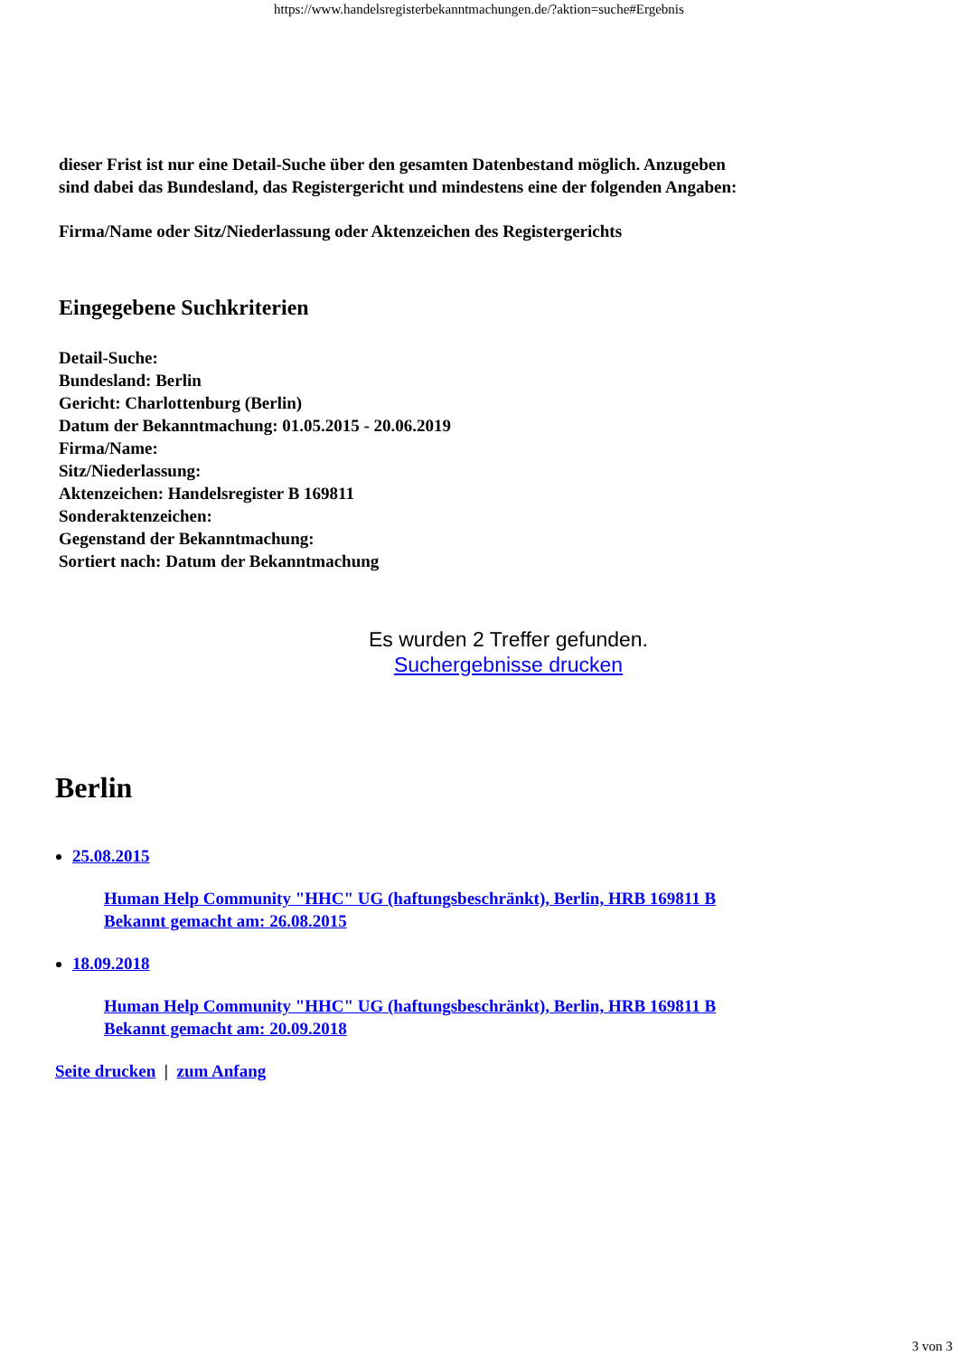https://www.handelsregisterbekanntmachungen.de/?aktion=suche#Ergebnis
dieser Frist ist nur eine Detail-Suche über den gesamten Datenbestand möglich. Anzugeben
sind dabei das Bundesland, das Registergericht und mindestens eine der folgenden Angaben:
Firma/Name oder Sitz/Niederlassung oder Aktenzeichen des Registergerichts
Eingegebene Suchkriterien
Detail-Suche:
Bundesland: Berlin
Gericht: Charlottenburg (Berlin)
Datum der Bekanntmachung: 01.05.2015 - 20.06.2019
Firma/Name:
Sitz/Niederlassung:
Aktenzeichen: Handelsregister B 169811
Sonderaktenzeichen:
Gegenstand der Bekanntmachung:
Sortiert nach: Datum der Bekanntmachung
Es wurden 2 Treffer gefunden.
Suchergebnisse drucken
Berlin
25.08.2015
Human Help Community "HHC" UG (haftungsbeschränkt), Berlin, HRB 169811 B
Bekannt gemacht am: 26.08.2015
18.09.2018
Human Help Community "HHC" UG (haftungsbeschränkt), Berlin, HRB 169811 B
Bekannt gemacht am: 20.09.2018
Seite drucken | zum Anfang
3 von 3